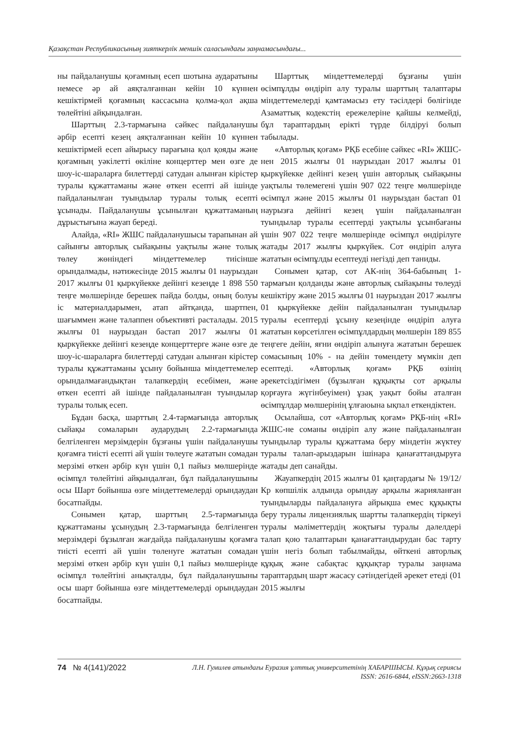Қазақстан Республикасының зияткерлік меншік саласындағы заңнамасындағы...
ны пайдаланушы қоғамның есеп шотына аударатыны немесе әр ай аяқталғаннан кейін 10 күннен кешіктірмей қоғамның кассасына қолма-қол ақша төлейтіні айқындалған.
Шарттың 2.3-тармағына сәйкес пайдаланушы әрбір есепті кезең аяқталғаннан кейін 10 күннен кешіктірмей есеп айырысу парағына қол қояды және қоғамның уәкілетті өкіліне концерттер мен өзге де шоу-іс-шараларға билеттерді сатудан алынған кірістер туралы құжаттаманы және өткен есепті ай ішінде пайдаланылған туындылар туралы толық есепті ұсынады. Пайдаланушы ұсынылған құжаттаманың дұрыстығына жауап береді.
Алайда, «RI» ЖШС пайдаланушысы тарапынан ай сайынғы авторлық сыйақыны уақтылы және толық төлеу жөніндегі міндеттемелер тиісінше орындалмады, нәтижесінде 2015 жылғы 01 наурыздан 2017 жылғы 01 қыркүйекке дейінгі кезеңде 1 898 550 теңге мөлшерінде берешек пайда болды, оның болуы іс материалдарымен, атап айтқанда, шартпен, шағыммен және талаппен объективті расталады. 2015 жылғы 01 наурыздан бастап 2017 жылғы 01 қыркүйекке дейінгі кезеңде концерттерге және өзге де шоу-іс-шараларға билеттерді сатудан алынған кірістер туралы құжаттаманы ұсыну бойынша міндеттемелер орындалмағандықтан талапкердің есебімен, және өткен есепті ай ішінде пайдаланылған туындылар туралы толық есеп.
Бұдан басқа, шарттың 2.4-тармағында авторлық сыйақы сомаларын аударудың 2.2-тармағында белгіленген мерзімдерін бұзғаны үшін пайдаланушы қоғамға тиісті есепті ай үшін төлеуге жататын сомадан мерзімі өткен әрбір күн үшін 0,1 пайыз мөлшерінде өсімпұл төлейтіні айқындалған, бұл пайдаланушыны осы Шарт бойынша өзге міндеттемелерді орындаудан босатпайды.
Сонымен қатар, шарттың 2.5-тармағында құжаттаманы ұсынудың 2.3-тармағында белгіленген мерзімдері бұзылған жағдайда пайдаланушы қоғамға тиісті есепті ай үшін төленуге жататын сомадан мерзімі өткен әрбір күн үшін 0,1 пайыз мөлшерінде өсімпұл төлейтіні анықталды, бұл пайдаланушыны осы шарт бойынша өзге міндеттемелерді орындаудан босатпайды.
Шарттық міндеттемелерді бұзғаны үшін өсімпұлды өндіріп алу туралы шарттың талаптары міндеттемелерді қамтамасыз ету тәсілдері бөлігінде Азаматтық кодекстің ережелеріне қайшы келмейді, бұл тараптардың ерікті түрде білдіруі болып табылады.
«Авторлық қоғам» РҚБ есебіне сәйкес «RI» ЖШС-нен 2015 жылғы 01 наурыздан 2017 жылғы 01 қыркүйекке дейінгі кезең үшін авторлық сыйақыны уақтылы төлемегені үшін 907 022 теңге мөлшерінде өсімпұл және 2015 жылғы 01 наурыздан бастап 01 наурызға дейінгі кезең үшін пайдаланылған туындылар туралы есептерді уақтылы ұсынбағаны үшін 907 022 теңге мөлшерінде өсімпұл өндірілуге жатады 2017 жылғы қыркүйек. Сот өндіріп алуға жататын өсімпұлды есептеуді негізді деп таниды.
Сонымен қатар, сот АК-нің 364-бабының 1-тармағын қолданды және авторлық сыйақыны төлеуді кешіктіру және 2015 жылғы 01 наурыздан 2017 жылғы 01 қыркүйекке дейін пайдаланылған туындылар туралы есептерді ұсыну кезеңінде өндіріп алуға жататын көрсетілген өсімпұлдардың мөлшерін 189 855 теңгеге дейін, яғни өндіріп алынуға жататын берешек сомасының 10% - на дейін төмендету мүмкін деп есептеді. «Авторлық қоғам» РҚБ өзінің әрекетсіздігімен (бұзылған құқықты сот арқылы қорғауға жүгінбеуімен) ұзақ уақыт бойы аталған өсімпұлдар мөлшерінің ұлғаюына ықпал еткендіктен.
Осылайша, сот «Авторлық қоғам» РҚБ-нің «RI» ЖШС-не соманы өндіріп алу және пайдаланылған туындылар туралы құжаттама беру міндетін жүктеу туралы талап-арыздарын ішінара қанағаттандыруға жатады деп санайды.
Жауапкердің 2015 жылғы 01 қаңтардағы № 19/12/Кр көпшілік алдында орындау арқылы жарияланған туындыларды пайдалануға айрықша емес құқықты беру туралы лицензиялық шартты талапкердің тіркеуі туралы мәліметтердің жоқтығы туралы дәлелдері талап қою талаптарын қанағаттандырудан бас тарту үшін негіз болып табылмайды, өйткені авторлық құқық және сабақтас құқықтар туралы заңнама тараптардың шарт жасасу сәтіндегідей әрекет етеді (01 2015 жылғы
74 № 4(141)/2022
Л.Н. Гумилев атындағы Еуразия ұлттық университетінің ХАБАРШЫСЫ. Құқық сериясы
ISSN: 2616-6844, eISSN:2663-1318